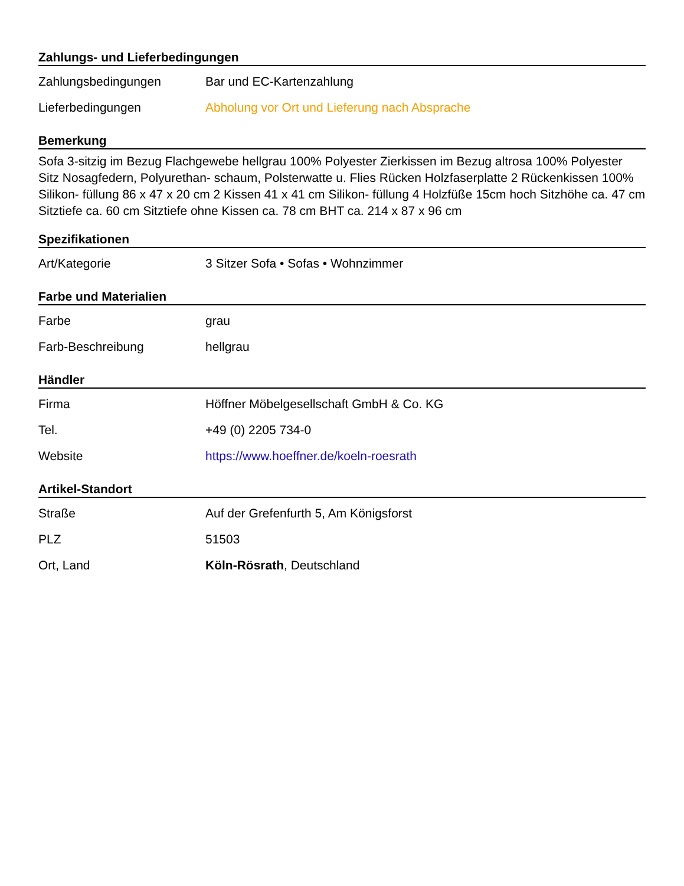Zahlungs- und Lieferbedingungen
| Zahlungsbedingungen | Bar und EC-Kartenzahlung |
| Lieferbedingungen | Abholung vor Ort und Lieferung nach Absprache |
Bemerkung
Sofa 3-sitzig im Bezug Flachgewebe hellgrau 100% Polyester Zierkissen im Bezug altrosa 100% Polyester Sitz Nosagfedern, Polyurethan- schaum, Polsterwatte u. Flies Rücken Holzfaserplatte 2 Rückenkissen 100% Silikon- füllung 86 x 47 x 20 cm 2 Kissen 41 x 41 cm Silikon- füllung 4 Holzfüße 15cm hoch Sitzhöhe ca. 47 cm Sitztiefe ca. 60 cm Sitztiefe ohne Kissen ca. 78 cm BHT ca. 214 x 87 x 96 cm
Spezifikationen
| Art/Kategorie | 3 Sitzer Sofa • Sofas • Wohnzimmer |
Farbe und Materialien
| Farbe | grau |
| Farb-Beschreibung | hellgrau |
Händler
| Firma | Höffner Möbelgesellschaft GmbH & Co. KG |
| Tel. | +49 (0) 2205 734-0 |
| Website | https://www.hoeffner.de/koeln-roesrath |
Artikel-Standort
| Straße | Auf der Grefenfurth 5, Am Königsforst |
| PLZ | 51503 |
| Ort, Land | Köln-Rösrath , Deutschland |